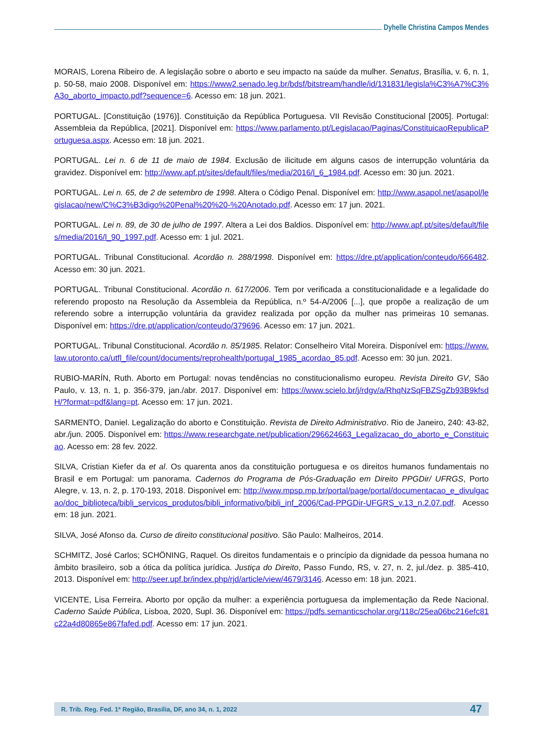Dyhelle Christina Campos Mendes
MORAIS, Lorena Ribeiro de. A legislação sobre o aborto e seu impacto na saúde da mulher. Senatus, Brasília, v. 6, n. 1, p. 50-58, maio 2008. Disponível em: https://www2.senado.leg.br/bdsf/bitstream/handle/id/131831/legisla%C3%A7%C3%A3o_aborto_impacto.pdf?sequence=6. Acesso em: 18 jun. 2021.
PORTUGAL. [Constituição (1976)]. Constituição da República Portuguesa. VII Revisão Constitucional [2005]. Portugal: Assembleia da República, [2021]. Disponível em: https://www.parlamento.pt/Legislacao/Paginas/ConstituicaoRepublicaPortuguesa.aspx. Acesso em: 18 jun. 2021.
PORTUGAL. Lei n. 6 de 11 de maio de 1984. Exclusão de ilicitude em alguns casos de interrupção voluntária da gravidez. Disponível em: http://www.apf.pt/sites/default/files/media/2016/l_6_1984.pdf. Acesso em: 30 jun. 2021.
PORTUGAL. Lei n. 65, de 2 de setembro de 1998. Altera o Código Penal. Disponível em: http://www.asapol.net/asapol/legislacao/new/C%C3%B3digo%20Penal%20%20-%20Anotado.pdf. Acesso em: 17 jun. 2021.
PORTUGAL. Lei n. 89, de 30 de julho de 1997. Altera a Lei dos Baldios. Disponível em: http://www.apf.pt/sites/default/files/media/2016/l_90_1997.pdf. Acesso em: 1 jul. 2021.
PORTUGAL. Tribunal Constitucional. Acordão n. 288/1998. Disponível em: https://dre.pt/application/conteudo/666482. Acesso em: 30 jun. 2021.
PORTUGAL. Tribunal Constitucional. Acordão n. 617/2006. Tem por verificada a constitucionalidade e a legalidade do referendo proposto na Resolução da Assembleia da República, n.º 54-A/2006 [...], que propõe a realização de um referendo sobre a interrupção voluntária da gravidez realizada por opção da mulher nas primeiras 10 semanas. Disponível em: https://dre.pt/application/conteudo/379696. Acesso em: 17 jun. 2021.
PORTUGAL. Tribunal Constitucional. Acordão n. 85/1985. Relator: Conselheiro Vital Moreira. Disponível em: https://www.law.utoronto.ca/utfl_file/count/documents/reprohealth/portugal_1985_acordao_85.pdf. Acesso em: 30 jun. 2021.
RUBIO-MARÍN, Ruth. Aborto em Portugal: novas tendências no constitucionalismo europeu. Revista Direito GV, São Paulo, v. 13, n. 1, p. 356-379, jan./abr. 2017. Disponível em: https://www.scielo.br/j/rdgv/a/RhqNzSqFBZSgZb93B9kfsdH/?format=pdf&lang=pt. Acesso em: 17 jun. 2021.
SARMENTO, Daniel. Legalização do aborto e Constituição. Revista de Direito Administrativo. Rio de Janeiro, 240: 43-82, abr./jun. 2005. Disponível em: https://www.researchgate.net/publication/296624663_Legalizacao_do_aborto_e_Constituicao. Acesso em: 28 fev. 2022.
SILVA, Cristian Kiefer da et al. Os quarenta anos da constituição portuguesa e os direitos humanos fundamentais no Brasil e em Portugal: um panorama. Cadernos do Programa de Pós-Graduação em Direito PPGDir/ UFRGS, Porto Alegre, v. 13, n. 2, p. 170-193, 2018. Disponível em: http://www.mpsp.mp.br/portal/page/portal/documentacao_e_divulgacao/doc_biblioteca/bibli_servicos_produtos/bibli_informativo/bibli_inf_2006/Cad-PPGDir-UFGRS_v.13_n.2.07.pdf. Acesso em: 18 jun. 2021.
SILVA, José Afonso da. Curso de direito constitucional positivo. São Paulo: Malheiros, 2014.
SCHMITZ, José Carlos; SCHÖNING, Raquel. Os direitos fundamentais e o princípio da dignidade da pessoa humana no âmbito brasileiro, sob a ótica da política jurídica. Justiça do Direito, Passo Fundo, RS, v. 27, n. 2, jul./dez. p. 385-410, 2013. Disponível em: http://seer.upf.br/index.php/rjd/article/view/4679/3146. Acesso em: 18 jun. 2021.
VICENTE, Lisa Ferreira. Aborto por opção da mulher: a experiência portuguesa da implementação da Rede Nacional. Caderno Saúde Pública, Lisboa, 2020, Supl. 36. Disponível em: https://pdfs.semanticscholar.org/118c/25ea06bc216efc81c22a4d80865e867fafed.pdf. Acesso em: 17 jun. 2021.
R. Trib. Reg. Fed. 1ª Região, Brasília, DF, ano 34, n. 1, 2022 47